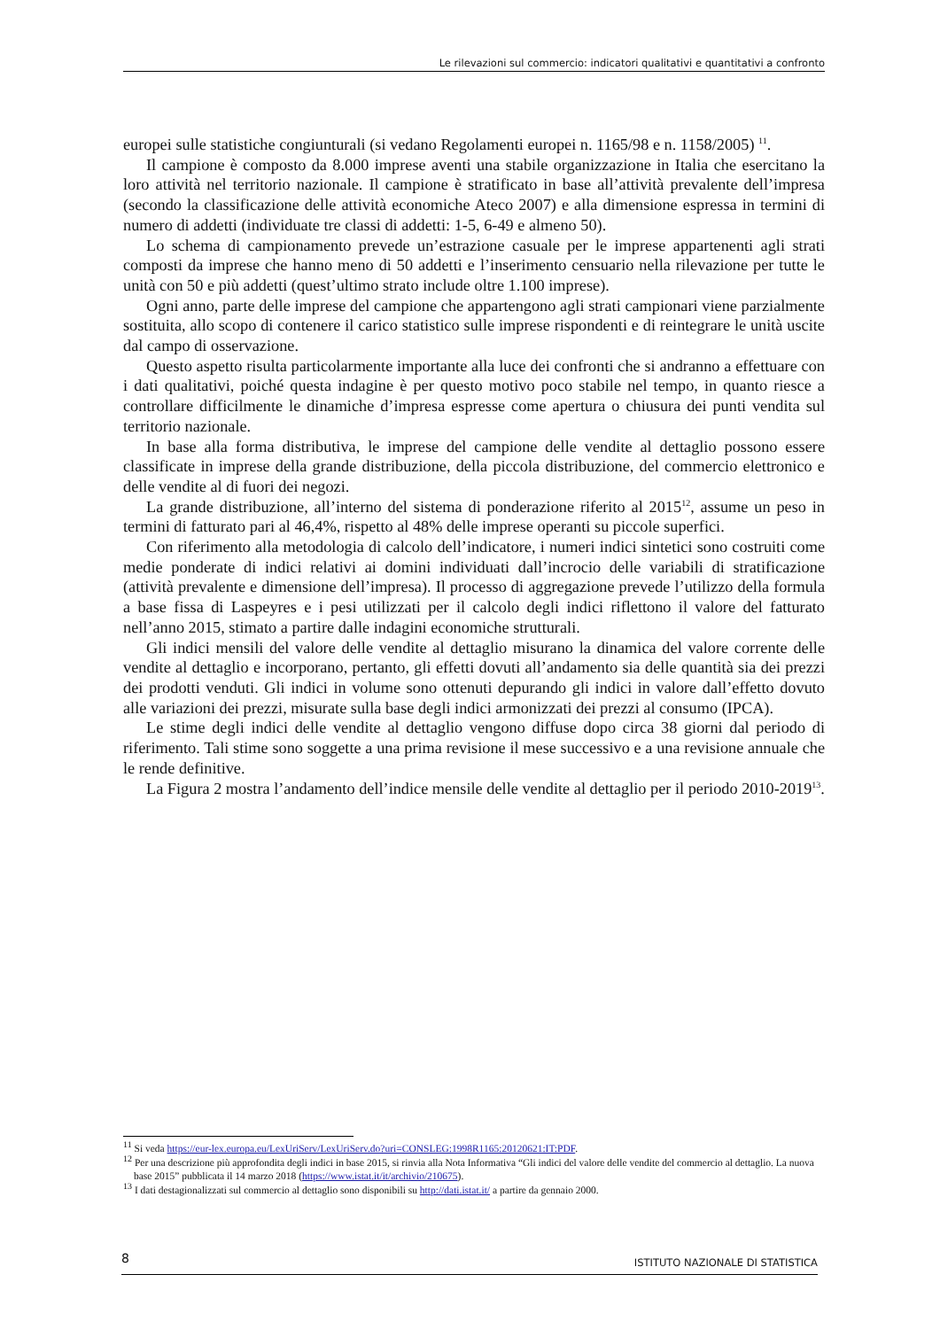Le rilevazioni sul commercio: indicatori qualitativi e quantitativi a confronto
europei sulle statistiche congiunturali (si vedano Regolamenti europei n. 1165/98 e n. 1158/2005) <sup>11</sup>.
Il campione è composto da 8.000 imprese aventi una stabile organizzazione in Italia che esercitano la loro attività nel territorio nazionale. Il campione è stratificato in base all’attività prevalente dell’impresa (secondo la classificazione delle attività economiche Ateco 2007) e alla dimensione espressa in termini di numero di addetti (individuate tre classi di addetti: 1-5, 6-49 e almeno 50).
Lo schema di campionamento prevede un’estrazione casuale per le imprese appartenenti agli strati composti da imprese che hanno meno di 50 addetti e l’inserimento censuario nella rilevazione per tutte le unità con 50 e più addetti (quest’ultimo strato include oltre 1.100 imprese).
Ogni anno, parte delle imprese del campione che appartengono agli strati campionari viene parzialmente sostituita, allo scopo di contenere il carico statistico sulle imprese rispondenti e di reintegrare le unità uscite dal campo di osservazione.
Questo aspetto risulta particolarmente importante alla luce dei confronti che si andranno a effettuare con i dati qualitativi, poiché questa indagine è per questo motivo poco stabile nel tempo, in quanto riesce a controllare difficilmente le dinamiche d’impresa espresse come apertura o chiusura dei punti vendita sul territorio nazionale.
In base alla forma distributiva, le imprese del campione delle vendite al dettaglio possono essere classificate in imprese della grande distribuzione, della piccola distribuzione, del commercio elettronico e delle vendite al di fuori dei negozi.
La grande distribuzione, all’interno del sistema di ponderazione riferito al 2015<sup>12</sup>, assume un peso in termini di fatturato pari al 46,4%, rispetto al 48% delle imprese operanti su piccole superfici.
Con riferimento alla metodologia di calcolo dell’indicatore, i numeri indici sintetici sono costruiti come medie ponderate di indici relativi ai domini individuati dall’incrocio delle variabili di stratificazione (attività prevalente e dimensione dell’impresa). Il processo di aggregazione prevede l’utilizzo della formula a base fissa di Laspeyres e i pesi utilizzati per il calcolo degli indici riflettono il valore del fatturato nell’anno 2015, stimato a partire dalle indagini economiche strutturali.
Gli indici mensili del valore delle vendite al dettaglio misurano la dinamica del valore corrente delle vendite al dettaglio e incorporano, pertanto, gli effetti dovuti all’andamento sia delle quantità sia dei prezzi dei prodotti venduti. Gli indici in volume sono ottenuti depurando gli indici in valore dall’effetto dovuto alle variazioni dei prezzi, misurate sulla base degli indici armonizzati dei prezzi al consumo (IPCA).
Le stime degli indici delle vendite al dettaglio vengono diffuse dopo circa 38 giorni dal periodo di riferimento. Tali stime sono soggette a una prima revisione il mese successivo e a una revisione annuale che le rende definitive.
La Figura 2 mostra l’andamento dell’indice mensile delle vendite al dettaglio per il periodo 2010-2019<sup>13</sup>.
<sup>11</sup> Si veda https://eur-lex.europa.eu/LexUriServ/LexUriServ.do?uri=CONSLEG:1998R1165:20120621:IT:PDF.
<sup>12</sup> Per una descrizione più approfondita degli indici in base 2015, si rinvia alla Nota Informativa “Gli indici del valore delle vendite del commercio al dettaglio. La nuova base 2015” pubblicata il 14 marzo 2018 (https://www.istat.it/it/archivio/210675).
<sup>13</sup> I dati destagionalizzati sul commercio al dettaglio sono disponibili su http://dati.istat.it/ a partire da gennaio 2000.
8 ISTITUTO NAZIONALE DI STATISTICA